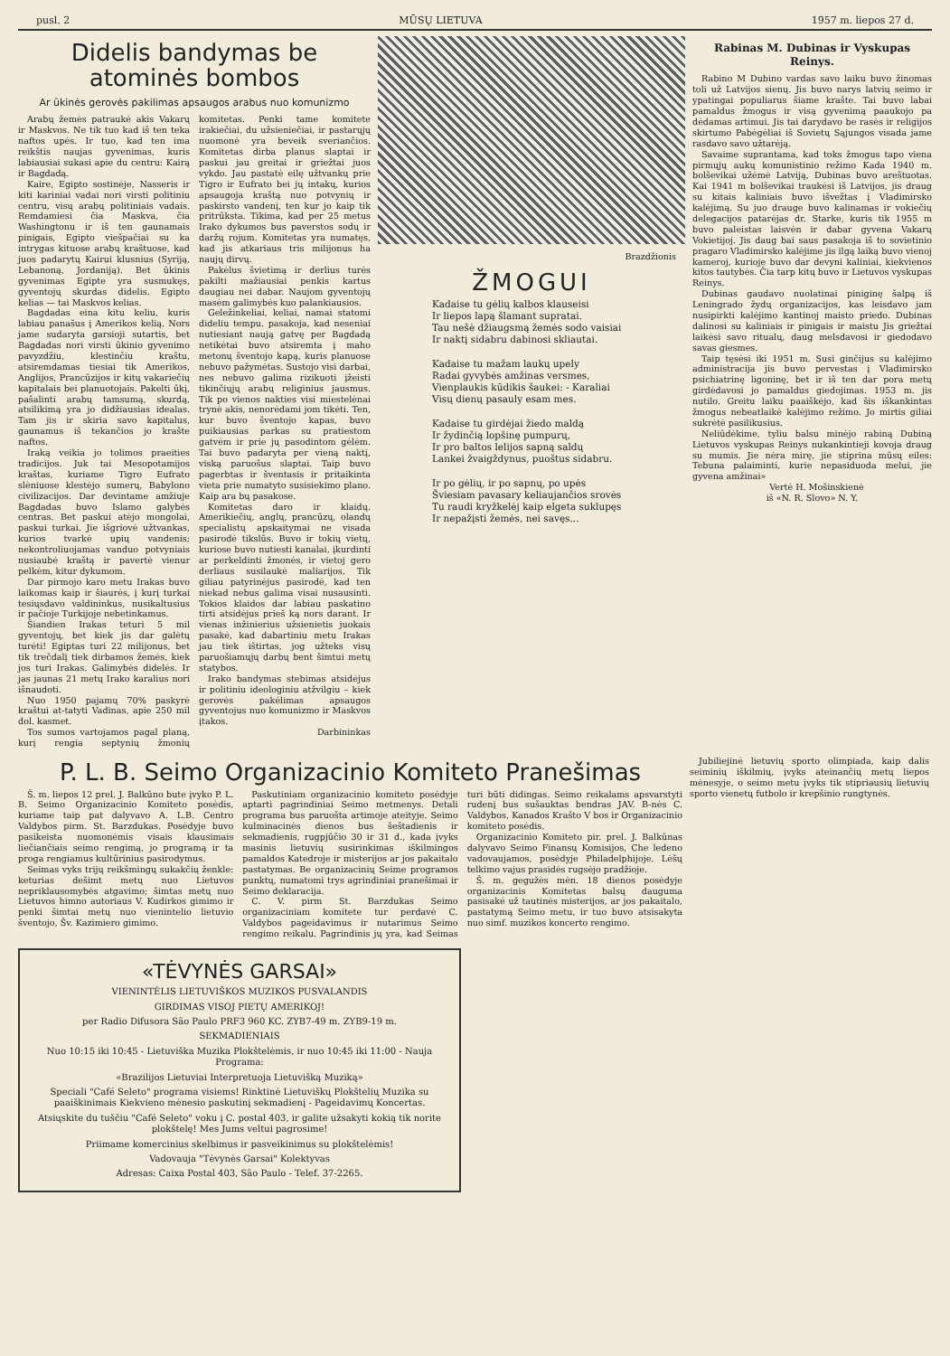pusl. 2 MŪSŲ LIETUVA 1957 m. liepos 27 d.
Didelis bandymas be atominės bombos
Ar ūkinės gerovės pakilimas apsaugos arabus nuo komunizmo
Arabų žemės patraukė akis Vakarų ir Maskvos. Ne tik tuo kad iš ten teka naftos upės. Ir tuo, kad ten ima reikštis naujas gyvenimas, kuris labiausiai sukasi apie du centru: Kairą ir Bagdadą.
Kaire, Egipto sostinėje, Nasseris ir kiti kariniai vadai nori virsti politiniu centru, visų arabų politiniais vadais. Remdamiesi čia Maskva, čia Washingtonu ir iš ten gaunamais pinigais, Egipto viešpačiai su ka intrygas kituose arabų kraštuose, kad juos padarytų Kairui klusnius (Syriją, Lebanoną, Jordaniją). Bet ūkinis gyvenimas Egipte yra susmukęs, gyventojų skurdas didelis. Egipto kelias — tai Maskvos kelias.
Bagdadas eina kitu keliu, kuris labiau panašus į Amerikos kelią. Nors jame sudaryta garsioji sutartis, bet Bagdadas nori virsti ūkinio gyvenimo pavyzdžiu, klestinčiu kraštu, atsiremdamas tiesiai tik Amerikos, Anglijos, Prancūzijos ir kitų vakariečių kapitalais bei planuotojais. Pakelti ūkį, pašalinti arabų tamsumą, skurdą, atsilikimą yra jo didžiausias idealas. Tam jis ir skiria savo kapitalus, gaunamus iš tekančios jo krašte naftos.
Iraką veikia jo tolimos praeities tradicijos. Juk tai Mesopotamijos kraštas, kuriame Tigro Eufrato slėniuose klestėjo sumerų, Babylono civilizacijos. Dar devintame amžiuje Bagdadas buvo Islamo galybės centras. Bet paskui atėjo mongolai, paskui turkai. Jie išgriovė užtvankas, kurios tvarkė upių vandenis; nekontroliuojamas vanduo potvyniais nusiaubė kraštą ir pavertė vienur pelkėm, kitur dykumom.
Dar pirmojo karo metu Irakas buvo laikomas kaip ir šiaurės, į kurį turkai tesiųsdavo valdininkus, nusikaltusius ir pačioje Turkijoje nebetinkamus.
Šiandien Irakas teturi 5 mil gyventojų, bet kiek jis dar galėtų turėti! Egiptas turi 22 milijonus, bet tik trečdalį tiek dirbamos žemės, kiek jos turi Irakas. Galimybės didelės. Ir jas jaunas 21 metų Irako karalius nori išnaudoti.
Nuo 1950 pajamų 70% paskyrė kraštui at-tatyti Vadinas, apie 250 mil dol. kasmet.
Tos sumos vartojamos pagal planą, kurį rengia septynių žmonių komitetas. Penki tame komitete irakiečiai, du užsieniečiai, ir pastarųjų nuomonė yra beveik sveriančios. Komitetas dirba planus slaptai ir paskui jau greitai ir griežtai juos vykdo. Jau pastatė eilę užtvankų prie Tigro ir Eufrato bei jų intakų, kurios apsaugoja kraštą nuo potvynių ir paskirsto vandenį, ten kur jo kaip tik pritrūksta. Tikima, kad per 25 metus Irako dykumos bus paverstos sodų ir daržų rojum. Komitetas yra numatęs, kad jis atkariaus tris milijonus ha naujų dirvų.
Pakėlus švietimą ir derlius turės pakilti mažiausiai penkis kartus daugiau nei dabar. Naujom gyventojų masėm galimybės kuo palankiausios.
Geležinkeliai, keliai, namai statomi dideliu tempu. pasakoja, kad neseniai nutiesiant naują gatvę per Bagdadą netikėtai buvo atsiremta į maho metonų šventojo kapą, kuris planuose nebuvo pažymėtas. Sustojo visi darbai, nes nebuvo galima rizikuoti įžeisti tikinčiųjų arabų religinius jausmus. Tik po vienos nakties visi miestelėnai trynė akis, nenorėdami jom tikėti. Ten, kur buvo šventojo kapas, buvo puikiausias parkas su pratiestom gatvėm ir prie jų pasodintom gėlėm. Tai buvo padaryta per vieną naktį, viską paruošus slaptai. Taip buvo pagerbtas ir šventasis ir pritaikinta vieta prie numatyto susisiekimo plano. Kaip ara bų pasakose.
Komitetas daro ir klaidų. Amerikiečių, anglų, prancūzų, olandų specialistų apskaitymai ne visada pasirodė tikslūs. Buvo ir tokių vietų, kuriose buvo nutiesti kanalai, įkurdinti ar perkeldinti žmonės, ir vietoj gero derliaus susilaukė maliarijos. Tik giliau patyrinėjus pasirodė, kad ten niekad nebus galima visai nusausinti. Tokios klaidos dar labiau paskatino tirti atsidėjus prieš ką nors darant. Ir vienas inžinierius užsienietis juokais pasakė, kad dabartiniu metu Irakas jau tiek ištirtas, jog užteks visų paruošiamųjų darbų bent šimtui metų statybos.
Irako bandymas stebimas atsidėjus ir politiniu ideologiniu atžvilgiu – kiek gerovės pakėlimas apsaugos gyventojus nuo komunizmo ir Maskvos įtakos.
Darbininkas
Brazdžionis
ŽMOGUI
Kadaise tu gėlių kalbos klauseisi
Ir liepos lapą šlamant supratai.
Tau nešė džiaugsmą žemės sodo vaisiai
Ir naktį sidabru dabinosi skliautai.
Kadaise tu mažam laukų upely
Radai gyvybės amžinas versmes,
Vienplaukis kūdikis šaukei: - Karaliai
Visų dienų pasauly esam mes.
Kadaise tu girdėjai žiedo maldą
Ir žydinčią lopšinę pumpurų,
Ir pro baltos lelijos sapną saldų
Lankei žvaigždynus, puoštus sidabru.
Ir po gėlių, ir po sapnų, po upės
Šviesiam pavasary keliaujančios srovės
Tu raudi kryžkelėj kaip elgeta suklupęs
Ir nepažįsti žemės, nei savęs...
Rabinas M. Dubinas ir Vyskupas Reinys.
Rabino M Dubino vardas savo laiku buvo žinomas toli už Latvijos sienų. Jis buvo narys latvių seimo ir ypatingai populiarus šiame krašte. Tai buvo labai pamaldus žmogus ir visą gyvenimą paaukojo pa dėdamas artimui. Jis tai darydavo be rasės ir religijos skirtumo Pabėgėliai iš Sovietų Sąjungos visada jame rasdavo savo užtarėją.
Savaime suprantama, kad toks žmogus tapo viena pirmųjų aukų komunistinio režimo Kada 1940 m. bolševikai užėmė Latviją, Dubinas buvo areštuotas. Kai 1941 m bolševikai traukėsi iš Latvijos, jis draug su kitais kaliniais buvo išvežtas į Vladimirsko kalėjimą. Su juo drauge buvo kalinamas ir vokiečių delegacijos patarėjas dr. Starke, kuris tik 1955 m buvo paleistas laisvėn ir dabar gyvena Vakarų Vokietijoj. Jis daug bai saus pasakoja iš to sovietinio pragaro Vladimirsko kalėjime jis ilgą laiką buvo vienoj kameroj, kurioje buvo dar devyni kaliniai, kiekvienos kitos tautybės. Čia tarp kitų buvo ir Lietuvos vyskupas Reinys.
Dubinas gaudavo nuolatinai piniginę šalpą iš Leningrado žydų organizacijos, kas leisdavo jam nusipirkti kalėjimo kantinoj maisto priedo. Dubinas dalinosi su kaliniais ir pinigais ir maistu Jis griežtai laikėsi savo ritualų, daug melsdavosi ir giedodavo savas giesmes.
Taip tęsėsi iki 1951 m. Susi ginčijus su kalėjimo administracija jis buvo pervestas į Vladimirsko psichiatrinę ligoninę, bet ir iš ten dar pora metų girdėdavosi jo pamaldus giedojimas. 1953 m. jis nutilo. Greitu laiku paaiškėjo, kad šis iškankintas žmogus nebeatlaikė kalėjimo režimo. Jo mirtis giliai sukrėtė pasilikusius.
Neliūdėkime, tyliu balsu minėjo rabiną Dubiną Lietuvos vyskupas Reinys nukankintieji kovoja draug su mumis. Jie nėra mirę, jie stiprina mūsų eiles: Tebuna palaiminti, kurie nepasiduoda melui, jie gyvena amžinai»
Vertė H. Mošinskienė
iš «N. R. Slovo» N. Y.
P. L. B. Seimo Organizacinio Komiteto Pranešimas
Š. m. liepos 12 prel. J. Balkūno bute įvyko P. L. B. Seimo Organizacinio Komiteto posėdis, kuriame taip pat dalyvavo A. L.B. Centro Valdybos pirm. St. Barzdukas. Posėdyje buvo pasikeista nuomonėmis visais klausimais liečiančiais seimo rengimą, jo programą ir ta proga rengiamus kultūrinius pasirodymus.
Seimas vyks trijų reikšmingų sukakčių ženkle: keturias dešimt metų nuo Lietuvos nepriklausomybės atgavimo; šimtas metų nuo Lietuvos himno autoriaus V. Kudirkos gimimo ir penki šimtai metų nuo vienintelio lietuvio šventojo, Šv. Kazimiero gimimo.
Paskutiniam organizacinio komiteto posėdyje aptarti pagrindiniai Seimo metmenys. Detali programa bus paruošta artimoje ateityje. Seimo kulminacinės dienos bus šeštadienis ir sekmadienis, rugpjūčio 30 ir 31 d., kada įvyks masinis lietuvių susirinkimas iškilmingos pamaldos Katedroje ir misterijos ar jos pakaitalo pastatymas. Be organizacinių Seime programos punktų, numatomi trys agrindiniai pranešimai ir Seimo deklaracija.
C. V. pirm St. Barzdukas Seimo organizaciniam komitete tur perdavė C. Valdybos pageidavimus ir nutarimus Seimo rengimo reikalu. Pagrindinis jų yra, kad Seimas turi būti didingas. Seimo reikalams apsvarstyti rudenį bus sušauktas bendras JAV. B-nės C. Valdybos, Kanados Krašto V bos ir Organizacinio komiteto posėdis.
Organizacinio Komiteto pir. prel. J. Balkūnas dalyvavo Seimo Finansų Komisijos, Che ledeno vadovaujamos, posėdyje Philadelphijoje. Lėšų telkimo vajus prasidės rugsėjo pradžioje.
Š. m. gegužės mėn. 18 dienos posėdyje organizacinis Komitetas balsų dauguma pasisakė už tautinės misterijos, ar jos pakaitalo, pastatymą Seimo metu, ir tuo buvo atsisakyta nuo simf. muzikos koncerto rengimo.
«TĖVYNĖS GARSAI»
VIENINTĖLIS LIETUVIŠKOS MUZIKOS PUSVALANDIS
GIRDIMAS VISOJ PIETŲ AMERIKOJ!
per Radio Difusora São Paulo PRF3 960 KC. ZYB7-49 m. ZYB9-19 m.
SEKMADIENIAIS
Nuo 10:15 iki 10:45 - Lietuviška Muzika Plokštelėmis, ir nuo 10:45 iki 11:00 - Nauja Programa:
«Brazilijos Lietuviai Interpretuoja Lietuvišką Muziką»
Speciali "Café Seleto" programa visiems! Rinktinė Lietuviškų Plokštelių Muzika su paaiškinimais Kiekvieno mėnesio paskutinį sekmadienį - Pageidavimų Koncertas.
Atsiųskite du tuščiu "Café Seleto" voku į C. postal 403, ir galite užsakyti kokią tik norite plokštelę! Mes Jums veltui pagrosime!
Priimame komercinius skelbimus ir pasveikinimus su plokštelėmis!
Vadovauja "Tėvynės Garsai" Kolektyvas
Adresas: Caixa Postal 403, São Paulo - Telef. 37-2265.
Jubiliejinė lietuvių sporto olimpiada, kaip dalis seiminių iškilmių, įvyks ateinančių metų liepos mėnesyje, o seimo metu įvyks tik stipriausių lietuvių sporto vienetų futbolo ir krepšinio rungtynės.